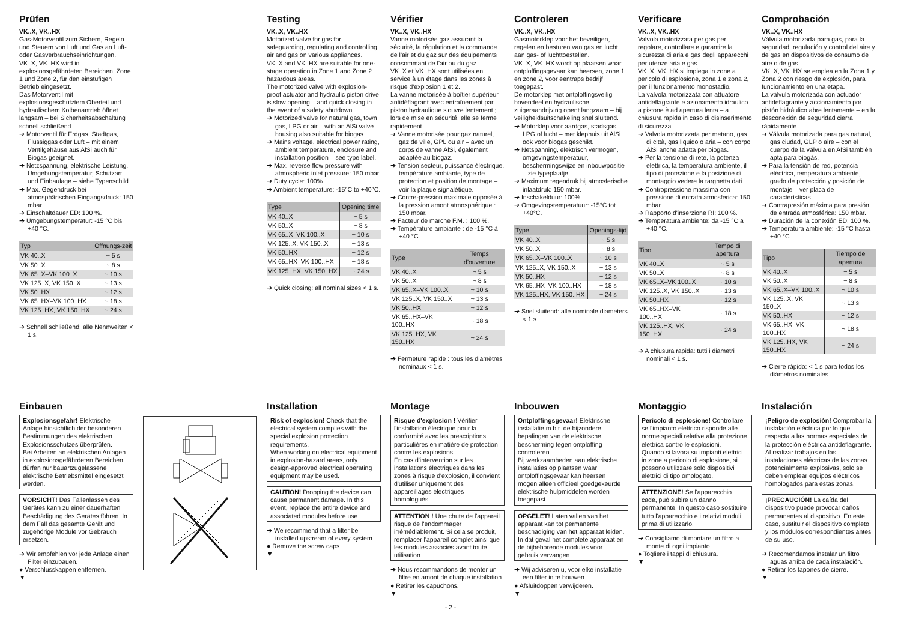Prüfen
VK..X, VK..HX
Gas-Motorventil zum Sichern, Regeln und Steuern von Luft und Gas an Luft- oder Gasverbrauchseinrichtungen.
VK..X, VK..HX wird in explosionsgefährdeten Bereichen, Zone 1 und Zone 2, für den einstufigen Betrieb eingesetzt.
Das Motorventil mit explosionsgeschütztem Oberteil und hydraulischem Kolbenantrieb öffnet langsam – bei Sicherheitsabschaltung schnell schließend.
➔ Motorventil für Erdgas, Stadtgas, Flüssiggas oder Luft – mit einem Ventilgehäuse aus AlSi auch für Biogas geeignet.
➔ Netzspannung, elektrische Leistung, Umgebungstemperatur, Schutzart und Einbaulage – siehe Typenschild.
➔ Max. Gegendruck bei atmosphärischen Eingangsdruck: 150 mbar.
➔ Einschaltdauer ED: 100 %.
➔ Umgebungstemperatur: -15 °C bis +40 °C.
| Typ | Öffnungs-zeit |
| --- | --- |
| VK 40..X | ~ 5 s |
| VK 50..X | ~ 8 s |
| VK 65..X–VK 100..X | ~ 10 s |
| VK 125..X, VK 150..X | ~ 13 s |
| VK 50..HX | ~ 12 s |
| VK 65..HX–VK 100..HX | ~ 18 s |
| VK 125..HX, VK 150..HX | ~ 24 s |
➔ Schnell schließend: alle Nennweiten < 1 s.
Testing
VK..X, VK..HX
Motorized valve for gas for safeguarding, regulating and controlling air and gas on various appliances.
VK..X and VK..HX are suitable for one-stage operation in Zone 1 and Zone 2 hazardous areas.
The motorized valve with explosion-proof actuator and hydraulic piston drive is slow opening – and quick closing in the event of a safety shutdown.
➔ Motorized valve for natural gas, town gas, LPG or air – with an AlSi valve housing also suitable for biogas.
➔ Mains voltage, electrical power rating, ambient temperature, enclosure and installation position – see type label.
➔ Max. reverse flow pressure with atmospheric inlet pressure: 150 mbar.
➔ Duty cycle: 100%.
➔ Ambient temperature: -15°C to +40°C.
| Type | Opening time |
| --- | --- |
| VK 40..X | ~ 5 s |
| VK 50..X | ~ 8 s |
| VK 65..X–VK 100..X | ~ 10 s |
| VK 125..X, VK 150..X | ~ 13 s |
| VK 50..HX | ~ 12 s |
| VK 65..HX–VK 100..HX | ~ 18 s |
| VK 125..HX, VK 150..HX | ~ 24 s |
➔ Quick closing: all nominal sizes < 1 s.
Vérifier
VK..X, VK..HX
Vanne motorisée gaz assurant la sécurité, la régulation et la commande de l'air et du gaz sur des équipements consommant de l'air ou du gaz.
VK..X et VK..HX sont utilisées en service à un étage dans les zones à risque d'explosion 1 et 2.
La vanne motorisée à boîtier supérieur antidéflagrant avec entraînement par piston hydraulique s'ouvre lentement ; lors de mise en sécurité, elle se ferme rapidement.
➔ Vanne motorisée pour gaz naturel, gaz de ville, GPL ou air – avec un corps de vanne AlSi, également adaptée au biogaz.
➔ Tension secteur, puissance électrique, température ambiante, type de protection et position de montage – voir la plaque signalétique.
➔ Contre-pression maximale opposée à la pression amont atmosphérique : 150 mbar.
➔ Facteur de marche F.M. : 100 %.
➔ Température ambiante : de -15 °C à +40 °C.
| Type | Temps d'ouverture |
| --- | --- |
| VK 40..X | ~ 5 s |
| VK 50..X | ~ 8 s |
| VK 65..X–VK 100..X | ~ 10 s |
| VK 125..X, VK 150..X | ~ 13 s |
| VK 50..HX | ~ 12 s |
| VK 65..HX–VK 100..HX | ~ 18 s |
| VK 125..HX, VK 150..HX | ~ 24 s |
➔ Fermeture rapide : tous les diamètres nominaux < 1 s.
Controleren
VK..X, VK..HX
Gasmotorklep voor het beveiligen, regelen en besturen van gas en lucht aan gas- of luchttoestellen.
VK..X, VK..HX wordt op plaatsen waar ontploffingsgevaar kan heersen, zone 1 en zone 2, voor eentraps bedrijf toegepast.
De motorklep met ontploffingsveilig bovendeel en hydraulische zuigeraandrijving opent langzaam – bij veiligheidsuitschakeling snel sluitend.
➔ Motorklep voor aardgas, stadsgas, LPG of lucht – met klephuis uit AlSi ook voor biogas geschikt.
➔ Netspanning, elektrisch vermogen, omgevingstemperatuur, beschermingswijze en inbouwpositie – zie typeplaatje.
➔ Maximum tegendruk bij atmosferische inlaatdruk: 150 mbar.
➔ Inschakelduur: 100%.
➔ Omgevingstemperatuur: -15°C tot +40°C.
| Type | Openings-tijd |
| --- | --- |
| VK 40..X | ~ 5 s |
| VK 50..X | ~ 8 s |
| VK 65..X–VK 100..X | ~ 10 s |
| VK 125..X, VK 150..X | ~ 13 s |
| VK 50..HX | ~ 12 s |
| VK 65..HX–VK 100..HX | ~ 18 s |
| VK 125..HX, VK 150..HX | ~ 24 s |
➔ Snel sluitend: alle nominale diameters < 1 s.
Verificare
VK..X, VK..HX
Valvola motorizzata per gas per regolare, controllare e garantire la sicurezza di aria e gas degli apparecchi per utenze aria e gas.
VK..X, VK..HX si impiega in zone a pericolo di esplosione, zona 1 e zona 2, per il funzionamento monostadio.
La valvola motorizzata con attuatore antideflagrante e azionamento idraulico a pistone è ad apertura lenta – a chiusura rapida in caso di disinserimento di sicurezza.
➔ Valvola motorizzata per metano, gas di città, gas liquido o aria – con corpo AlSi anche adatta per biogas.
➔ Per la tensione di rete, la potenza elettrica, la temperatura ambiente, il tipo di protezione e la posizione di montaggio vedere la targhetta dati.
➔ Contropressione massima con pressione di entrata atmosferica: 150 mbar.
➔ Rapporto d'inserzione RI: 100 %.
➔ Temperatura ambiente: da -15 °C a +40 °C.
| Tipo | Tempo di apertura |
| --- | --- |
| VK 40..X | ~ 5 s |
| VK 50..X | ~ 8 s |
| VK 65..X–VK 100..X | ~ 10 s |
| VK 125..X, VK 150..X | ~ 13 s |
| VK 50..HX | ~ 12 s |
| VK 65..HX–VK 100..HX | ~ 18 s |
| VK 125..HX, VK 150..HX | ~ 24 s |
➔ A chiusura rapida: tutti i diametri nominali < 1 s.
Comprobación
VK..X, VK..HX
Válvula motorizada para gas, para la seguridad, regulación y control del aire y de gas en dispositivos de consumo de aire o de gas.
VK..X, VK..HX se emplea en la Zona 1 y Zona 2 con riesgo de explosión, para funcionamiento en una etapa.
La válvula motorizada con actuador antideflagrante y accionamiento por pistón hidráulico abre lentamente – en la desconexión de seguridad cierra rápidamente.
➔ Válvula motorizada para gas natural, gas ciudad, GLP o aire – con el cuerpo de la válvula en AlSi también apta para biogás.
➔ Para la tensión de red, potencia eléctrica, temperatura ambiente, grado de protección y posición de montaje – ver placa de características.
➔ Contrapresión máxima para presión de entrada atmosférica: 150 mbar.
➔ Duración de la conexión ED: 100 %.
➔ Temperatura ambiente: -15 °C hasta +40 °C.
| Tipo | Tiempo de apertura |
| --- | --- |
| VK 40..X | ~ 5 s |
| VK 50..X | ~ 8 s |
| VK 65..X–VK 100..X | ~ 10 s |
| VK 125..X, VK 150..X | ~ 13 s |
| VK 50..HX | ~ 12 s |
| VK 65..HX–VK 100..HX | ~ 18 s |
| VK 125..HX, VK 150..HX | ~ 24 s |
➔ Cierre rápido: < 1 s para todos los diámetros nominales.
Einbauen
Explosionsgefahr! Elektrische Anlage hinsichtlich der besonderen Bestimmungen des elektrischen Explosionsschutzes überprüfen.
Bei Arbeiten an elektrischen Anlagen in explosionsgefährdeten Bereichen dürfen nur bauartzugelassene elektrische Betriebsmittel eingesetzt werden.
VORSICHT! Das Fallenlassen des Gerätes kann zu einer dauerhaften Beschädigung des Gerätes führen. In dem Fall das gesamte Gerät und zugehörige Module vor Gebrauch ersetzen.
➔ Wir empfehlen vor jede Anlage einen Filter einzubauen.
● Verschlusskappen entfernen.
▼
Installation
Risk of explosion! Check that the electrical system complies with the special explosion protection requirements.
When working on electrical equipment in explosion-hazard areas, only design-approved electrical operating equipment may be used.
CAUTION! Dropping the device can cause permanent damage. In this event, replace the entire device and associated modules before use.
➔ We recommend that a filter be installed upstream of every system.
● Remove the screw caps.
▼
Montage
Risque d'explosion ! Vérifier l'installation électrique pour la conformité avec les prescriptions particulières en matière de protection contre les explosions.
En cas d'intervention sur les installations électriques dans les zones à risque d'explosion, il convient d'utiliser uniquement des appareillages électriques homologués.
ATTENTION ! Une chute de l'appareil risque de l'endommager irrémédiablement. Si cela se produit, remplacer l'appareil complet ainsi que les modules associés avant toute utilisation.
➔ Nous recommandons de monter un filtre en amont de chaque installation.
● Retirer les capuchons.
▼
Inbouwen
Ontploffingsgevaar! Elektrische installatie m.b.t. de bijzondere bepalingen van de elektrische bescherming tegen ontploffing controleren.
Bij werkzaamheden aan elektrische installaties op plaatsen waar ontploffingsgevaar kan heersen mogen alleen officieel goedgekeurde elektrische hulpmiddelen worden toegepast.
OPGELET! Laten vallen van het apparaat kan tot permanente beschadiging van het apparaat leiden. In dat geval het complete apparaat en de bijbehorende modules voor gebruik vervangen.
➔ Wij adviseren u, voor elke installatie een filter in te bouwen.
● Afsluitdoppen verwijderen.
▼
Montaggio
Pericolo di esplosione! Controllare se l'impianto elettrico risponde alle norme speciali relative alla protezione elettrica contro le esplosioni.
Quando si lavora su impianti elettrici in zone a pericolo di esplosione, si possono utilizzare solo dispositivi elettrici di tipo omologato.
ATTENZIONE! Se l'apparecchio cade, può subire un danno permanente. In questo caso sostituire tutto l'apparecchio e i relativi moduli prima di utilizzarlo.
➔ Consigliamo di montare un filtro a monte di ogni impianto.
● Togliere i tappi di chiusura.
▼
Instalación
¡Peligro de explosión! Comprobar la instalación eléctrica por lo que respecta a las normas especiales de la protección eléctrica antideflagrante.
Al realizar trabajos en las instalaciones eléctricas de las zonas potencialmente explosivas, solo se deben emplear equipos eléctricos homologados para estas zonas.
¡PRECAUCIÓN! La caída del dispositivo puede provocar daños permanentes al dispositivo. En este caso, sustituir el dispositivo completo y los módulos correspondientes antes de su uso.
➔ Recomendamos instalar un filtro aguas arriba de cada instalación.
● Retirar los tapones de cierre.
▼
- 2 -